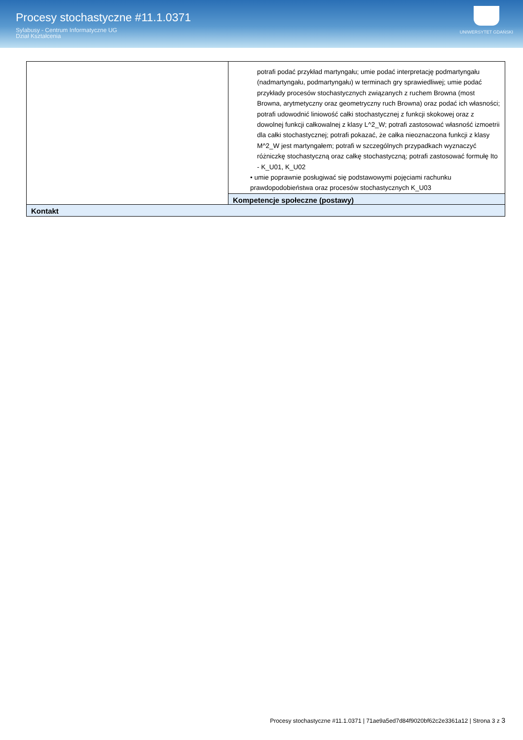Procesy stochastyczne #11.1.0371
Sylabusy - Centrum Informatyczne UG
Dział Kształcenia
UNIWERSYTET GDAŃSKI
| | potrafi podać przykład martyngału; umie podać interpretację podmartyngału (nadmartyngału, podmartyngału) w terminach gry sprawiedliwej; umie podać przykłady procesów stochastycznych związanych z ruchem Browna (most Browna, arytmetyczny oraz geometryczny ruch Browna) oraz podać ich własności; potrafi udowodnić liniowość całki stochastycznej z funkcji skokowej oraz z dowolnej funkcji całkowalnej z klasy L^2_W; potrafi zastosować własność izmoetrii dla całki stochastycznej; potrafi pokazać, że całka nieoznaczona funkcji z klasy M^2_W jest martyngałem; potrafi w szczególnych przypadkach wyznaczyć różniczkę stochastyczną oraz całkę stochastyczną; potrafi zastosować formułę Ito - K_U01, K_U02 • umie poprawnie posługiwać się podstawowymi pojęciami rachunku prawdopodobieństwa oraz procesów stochastycznych K_U03 Kompetencje społeczne (postawy) |
| Kontakt | |
Procesy stochastyczne #11.1.0371 | 71ae9a5ed7d84f9020bf62c2e3361a12 | Strona 3 z 3